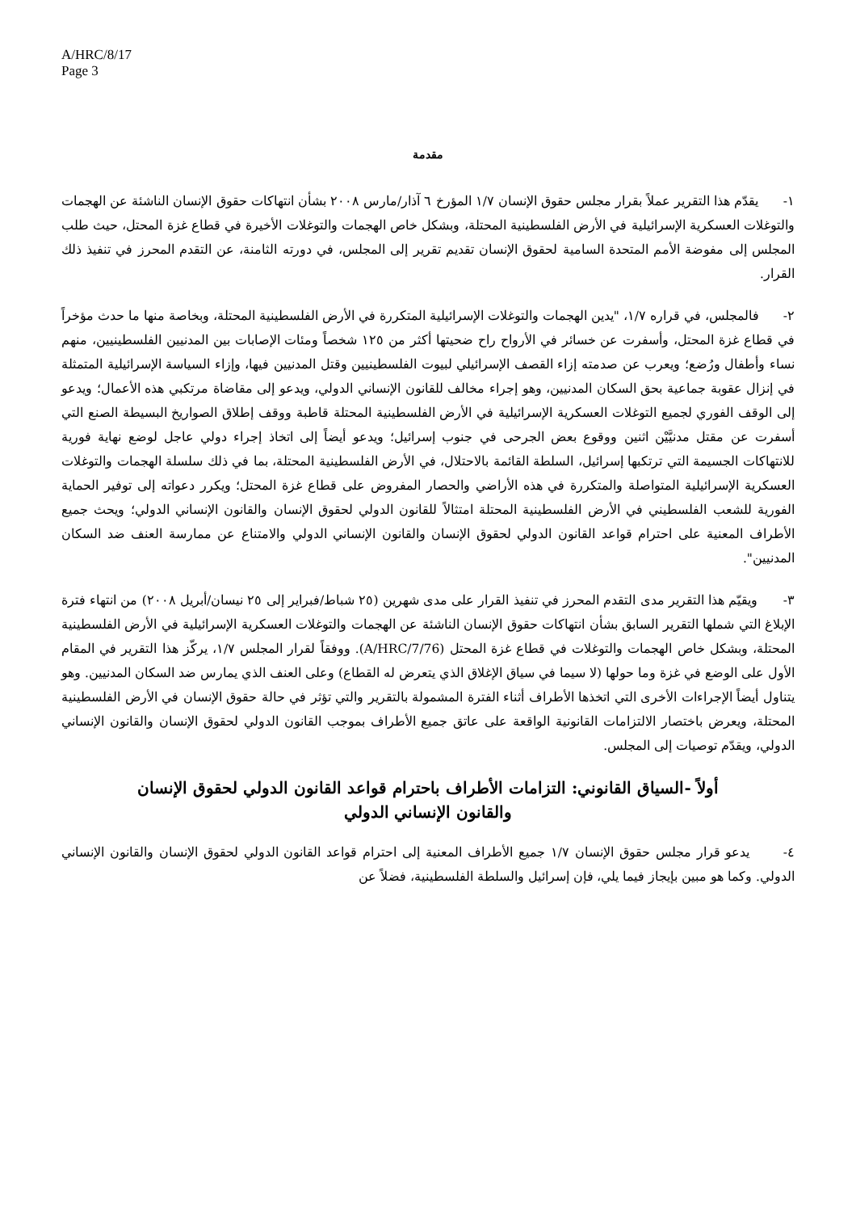A/HRC/8/17
Page 3
مقدمة
١- يقدّم هذا التقرير عملاً بقرار مجلس حقوق الإنسان ١/٧ المؤرخ ٦ آذار/مارس ٢٠٠٨ بشأن انتهاكات حقوق الإنسان الناشئة عن الهجمات والتوغلات العسكرية الإسرائيلية في الأرض الفلسطينية المحتلة، وبشكل خاص الهجمات والتوغلات الأخيرة في قطاع غزة المحتل، حيث طلب المجلس إلى مفوضة الأمم المتحدة السامية لحقوق الإنسان تقديم تقرير إلى المجلس، في دورته الثامنة، عن التقدم المحرز في تنفيذ ذلك القرار.
٢- فالمجلس، في قراره ١/٧، "يدين الهجمات والتوغلات الإسرائيلية المتكررة في الأرض الفلسطينية المحتلة، وبخاصة منها ما حدث مؤخراً في قطاع غزة المحتل، وأسفرت عن خسائر في الأرواح راح ضحيتها أكثر من ١٢٥ شخصاً ومئات الإصابات بين المدنيين الفلسطينيين، منهم نساء وأطفال ورُضع؛ ويعرب عن صدمته إزاء القصف الإسرائيلي لبيوت الفلسطينيين وقتل المدنيين فيها، وإزاء السياسة الإسرائيلية المتمثلة في إنزال عقوبة جماعية بحق السكان المدنيين، وهو إجراء مخالف للقانون الإنساني الدولي، ويدعو إلى مقاضاة مرتكبي هذه الأعمال؛ ويدعو إلى الوقف الفوري لجميع التوغلات العسكرية الإسرائيلية في الأرض الفلسطينية المحتلة قاطبة ووقف إطلاق الصواريخ البسيطة الصنع التي أسفرت عن مقتل مدنيَّيْن اثنين ووقوع بعض الجرحى في جنوب إسرائيل؛ ويدعو أيضاً إلى اتخاذ إجراء دولي عاجل لوضع نهاية فورية للانتهاكات الجسيمة التي ترتكبها إسرائيل، السلطة القائمة بالاحتلال، في الأرض الفلسطينية المحتلة، بما في ذلك سلسلة الهجمات والتوغلات العسكرية الإسرائيلية المتواصلة والمتكررة في هذه الأراضي والحصار المفروض على قطاع غزة المحتل؛ ويكرر دعواته إلى توفير الحماية الفورية للشعب الفلسطيني في الأرض الفلسطينية المحتلة امتثالاً للقانون الدولي لحقوق الإنسان والقانون الإنساني الدولي؛ ويحث جميع الأطراف المعنية على احترام قواعد القانون الدولي لحقوق الإنسان والقانون الإنساني الدولي والامتناع عن ممارسة العنف ضد السكان المدنيين".
٣- ويقيّم هذا التقرير مدى التقدم المحرز في تنفيذ القرار على مدى شهرين (٢٥ شباط/فبراير إلى ٢٥ نيسان/أبريل ٢٠٠٨) من انتهاء فترة الإبلاغ التي شملها التقرير السابق بشأن انتهاكات حقوق الإنسان الناشئة عن الهجمات والتوغلات العسكرية الإسرائيلية في الأرض الفلسطينية المحتلة، وبشكل خاص الهجمات والتوغلات في قطاع غزة المحتل (A/HRC/7/76). ووفقاً لقرار المجلس ١/٧، يركّز هذا التقرير في المقام الأول على الوضع في غزة وما حولها (لا سيما في سياق الإغلاق الذي يتعرض له القطاع) وعلى العنف الذي يمارس ضد السكان المدنيين. وهو يتناول أيضاً الإجراءات الأخرى التي اتخذها الأطراف أثناء الفترة المشمولة بالتقرير والتي تؤثر في حالة حقوق الإنسان في الأرض الفلسطينية المحتلة، ويعرض باختصار الالتزامات القانونية الواقعة على عاتق جميع الأطراف بموجب القانون الدولي لحقوق الإنسان والقانون الإنساني الدولي، ويقدّم توصيات إلى المجلس.
أولاً -السياق القانوني: التزامات الأطراف باحترام قواعد القانون الدولي لحقوق الإنسان والقانون الإنساني الدولي
٤- يدعو قرار مجلس حقوق الإنسان ١/٧ جميع الأطراف المعنية إلى احترام قواعد القانون الدولي لحقوق الإنسان والقانون الإنساني الدولي. وكما هو مبين بإيجاز فيما يلي، فإن إسرائيل والسلطة الفلسطينية، فضلاً عن